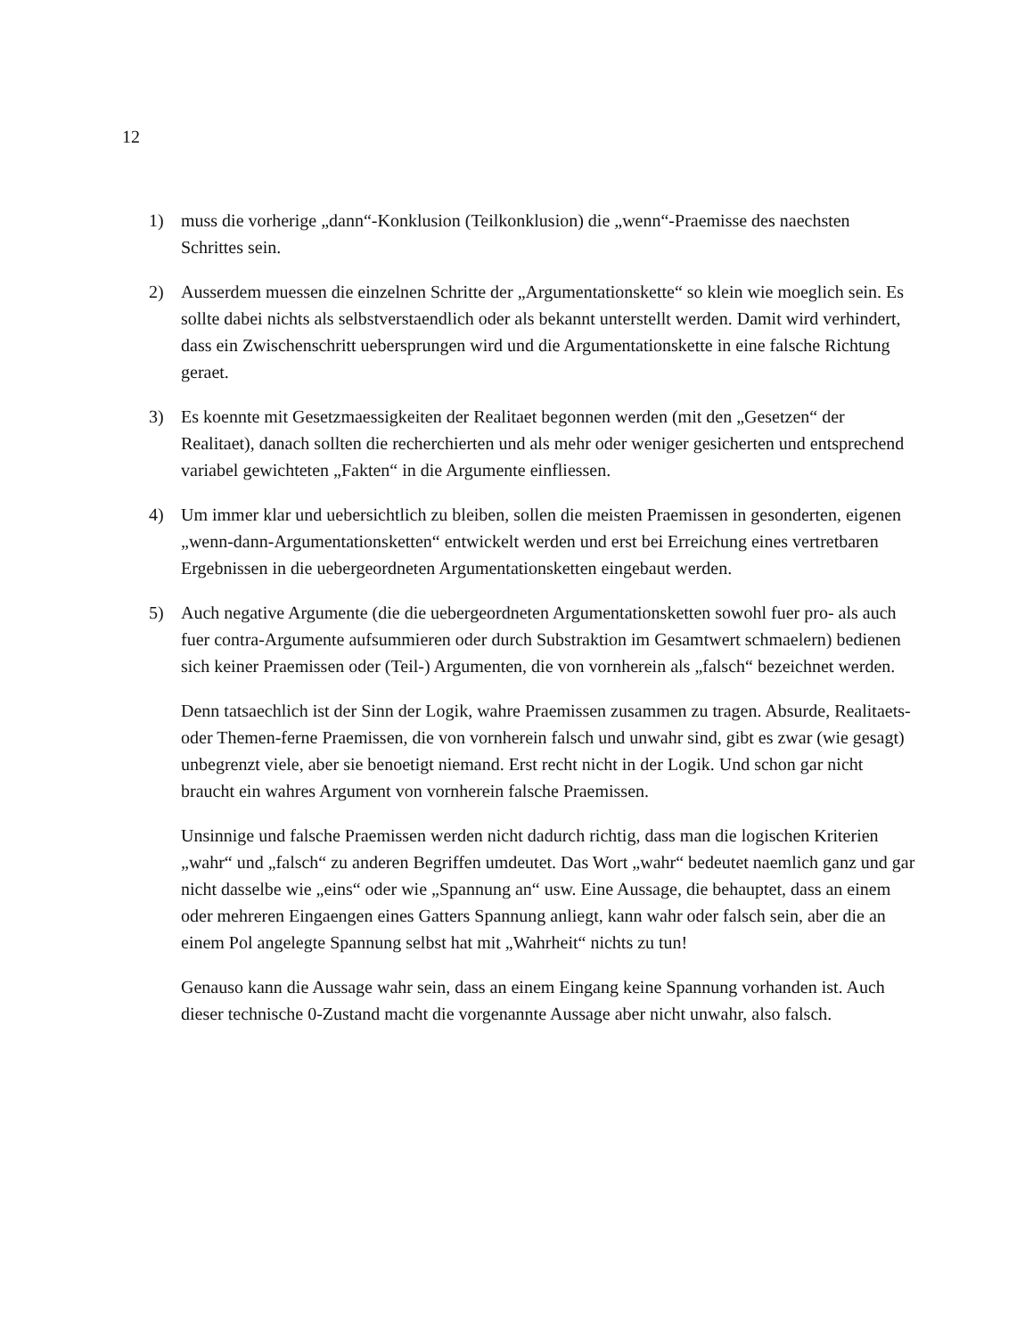12
1) muss die vorherige „dann“-Konklusion (Teilkonklusion) die „wenn“-Praemisse des naechsten Schrittes sein.
2) Ausserdem muessen die einzelnen Schritte der „Argumentationskette“ so klein wie moeglich sein. Es sollte dabei nichts als selbstverstaendlich oder als bekannt unterstellt werden. Damit wird verhindert, dass ein Zwischenschritt uebersprungen wird und die Argumentationskette in eine falsche Richtung geraet.
3) Es koennte mit Gesetzmaessigkeiten der Realitaet begonnen werden (mit den „Gesetzen“ der Realitaet), danach sollten die recherchierten und als mehr oder weniger gesicherten und entsprechend variabel gewichteten „Fakten“ in die Argumente einfliessen.
4) Um immer klar und uebersichtlich zu bleiben, sollen die meisten Praemissen in gesonderten, eigenen „wenn-dann-Argumentationsketten“ entwickelt werden und erst bei Erreichung eines vertretbaren Ergebnissen in die uebergeordneten Argumentationsketten eingebaut werden.
5) Auch negative Argumente (die die uebergeordneten Argumentationsketten sowohl fuer pro- als auch fuer contra-Argumente aufsummieren oder durch Substraktion im Gesamtwert schmaelern) bedienen sich keiner Praemissen oder (Teil-) Argumenten, die von vornherein als „falsch“ bezeichnet werden.
Denn tatsaechlich ist der Sinn der Logik, wahre Praemissen zusammen zu tragen. Absurde, Realitaets- oder Themen-ferne Praemissen, die von vornherein falsch und unwahr sind, gibt es zwar (wie gesagt) unbegrenzt viele, aber sie benoetigt niemand. Erst recht nicht in der Logik. Und schon gar nicht braucht ein wahres Argument von vornherein falsche Praemissen.
Unsinnige und falsche Praemissen werden nicht dadurch richtig, dass man die logischen Kriterien „wahr“ und „falsch“ zu anderen Begriffen umdeutet. Das Wort „wahr“ bedeutet naemlich ganz und gar nicht dasselbe wie „eins“ oder wie „Spannung an“ usw. Eine Aussage, die behauptet, dass an einem oder mehreren Eingaengen eines Gatters Spannung anliegt, kann wahr oder falsch sein, aber die an einem Pol angelegte Spannung selbst hat mit „Wahrheit“ nichts zu tun!
Genauso kann die Aussage wahr sein, dass an einem Eingang keine Spannung vorhanden ist. Auch dieser technische 0-Zustand macht die vorgenannte Aussage aber nicht unwahr, also falsch.